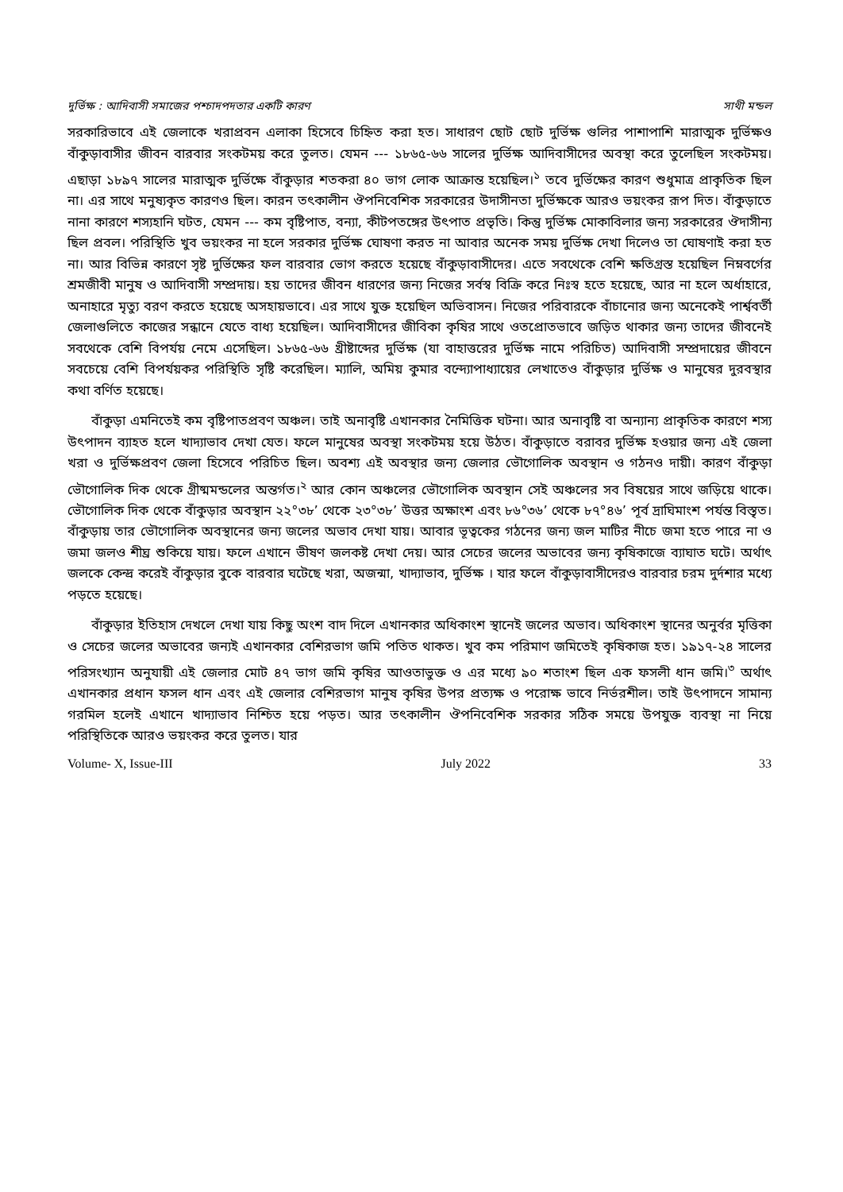দুর্ভিক্ষ : আদিবাসী সমাজের পশ্চাদপদতার একটি কারণ সাথী মন্ডল
সরকারিভাবে এই জেলাকে খরাপ্রবন এলাকা হিসেবে চিহ্নিত করা হত। সাধারণ ছোট ছোট দুর্ভিক্ষ গুলির পাশাপাশি মারাত্মক দুর্ভিক্ষও বাঁকুড়াবাসীর জীবন বারবার সংকটময় করে তুলত। যেমন --- ১৮৬৫-৬৬ সালের দুর্ভিক্ষ আদিবাসীদের অবস্থা করে তুলেছিল সংকটময়। এছাড়া ১৮৯৭ সালের মারাত্মক দুর্ভিক্ষে বাঁকুড়ার শতকরা ৪০ ভাগ লোক আক্রান্ত হয়েছিল।<sup>১</sup> তবে দুর্ভিক্ষের কারণ শুধুমাত্র প্রাকৃতিক ছিল না। এর সাথে মনুষ্যকৃত কারণও ছিল। কারন তৎকালীন ঔপনিবেশিক সরকারের উদাসীনতা দুর্ভিক্ষকে আরও ভয়ংকর রূপ দিত। বাঁকুড়াতে নানা কারণে শস্যহানি ঘটত, যেমন --- কম বৃষ্টিপাত, বন্যা, কীটপতঙ্গের উৎপাত প্রভৃতি। কিন্তু দুর্ভিক্ষ মোকাবিলার জন্য সরকারের ঔদাসীন্য ছিল প্রবল। পরিস্থিতি খুব ভয়ংকর না হলে সরকার দুর্ভিক্ষ ঘোষণা করত না আবার অনেক সময় দুর্ভিক্ষ দেখা দিলেও তা ঘোষণাই করা হত না। আর বিভিন্ন কারণে সৃষ্ট দুর্ভিক্ষের ফল বারবার ভোগ করতে হয়েছে বাঁকুড়াবাসীদের। এতে সবথেকে বেশি ক্ষতিগ্রস্ত হয়েছিল নিম্নবর্গের শ্রমজীবী মানুষ ও আদিবাসী সম্প্রদায়। হয় তাদের জীবন ধারণের জন্য নিজের সর্বস্ব বিক্রি করে নিঃস্ব হতে হয়েছে, আর না হলে অর্ধাহারে, অনাহারে মৃত্যু বরণ করতে হয়েছে অসহায়ভাবে। এর সাথে যুক্ত হয়েছিল অভিবাসন। নিজের পরিবারকে বাঁচানোর জন্য অনেকেই পার্শ্ববর্তী জেলাগুলিতে কাজের সন্ধানে যেতে বাধ্য হয়েছিল। আদিবাসীদের জীবিকা কৃষির সাথে ওতপ্রোতভাবে জড়িত থাকার জন্য তাদের জীবনেই সবথেকে বেশি বিপর্যয় নেমে এসেছিল। ১৮৬৫-৬৬ খ্রীষ্টাব্দের দুর্ভিক্ষ (যা বাহাত্তরের দুর্ভিক্ষ নামে পরিচিত) আদিবাসী সম্প্রদায়ের জীবনে সবচেয়ে বেশি বিপর্যয়কর পরিস্থিতি সৃষ্টি করেছিল। ম্যালি, অমিয় কুমার বন্দ্যোপাধ্যায়ের লেখাতেও বাঁকুড়ার দুর্ভিক্ষ ও মানুষের দুরবস্থার কথা বর্ণিত হয়েছে।
বাঁকুড়া এমনিতেই কম বৃষ্টিপাতপ্রবণ অঞ্চল। তাই অনাবৃষ্টি এখানকার নৈমিত্তিক ঘটনা। আর অনাবৃষ্টি বা অন্যান্য প্রাকৃতিক কারণে শস্য উৎপাদন ব্যাহত হলে খাদ্যাভাব দেখা যেত। ফলে মানুষের অবস্থা সংকটময় হয়ে উঠত। বাঁকুড়াতে বরাবর দুর্ভিক্ষ হওয়ার জন্য এই জেলা খরা ও দুর্ভিক্ষপ্রবণ জেলা হিসেবে পরিচিত ছিল। অবশ্য এই অবস্থার জন্য জেলার ভৌগোলিক অবস্থান ও গঠনও দায়ী। কারণ বাঁকুড়া ভৌগোলিক দিক থেকে গ্রীষ্মমন্ডলের অন্তর্গত।<sup>২</sup> আর কোন অঞ্চলের ভৌগোলিক অবস্থান সেই অঞ্চলের সব বিষয়ের সাথে জড়িয়ে থাকে। ভৌগোলিক দিক থেকে বাঁকুড়ার অবস্থান ২২°৩৮’ থেকে ২৩°৩৮’ উত্তর অক্ষাংশ এবং ৮৬°৩৬’ থেকে ৮৭°৪৬’ পূর্ব দ্রাঘিমাংশ পর্যন্ত বিস্তৃত। বাঁকুড়ায় তার ভৌগোলিক অবস্থানের জন্য জলের অভাব দেখা যায়। আবার ভূত্বকের গঠনের জন্য জল মাটির নীচে জমা হতে পারে না ও জমা জলও শীঘ্র শুকিয়ে যায়। ফলে এখানে ভীষণ জলকষ্ট দেখা দেয়। আর সেচের জলের অভাবের জন্য কৃষিকাজে ব্যাঘাত ঘটে। অর্থাৎ জলকে কেন্দ্র করেই বাঁকুড়ার বুকে বারবার ঘটেছে খরা, অজন্মা, খাদ্যাভাব, দুর্ভিক্ষ । যার ফলে বাঁকুড়াবাসীদেরও বারবার চরম দুর্দশার মধ্যে পড়তে হয়েছে।
বাঁকুড়ার ইতিহাস দেখলে দেখা যায় কিছু অংশ বাদ দিলে এখানকার অধিকাংশ স্থানেই জলের অভাব। অধিকাংশ স্থানের অনুর্বর মৃত্তিকা ও সেচের জলের অভাবের জন্যই এখানকার বেশিরভাগ জমি পতিত থাকত। খুব কম পরিমাণ জমিতেই কৃষিকাজ হত। ১৯১৭-২৪ সালের পরিসংখ্যান অনুযায়ী এই জেলার মোট ৪৭ ভাগ জমি কৃষির আওতাভুক্ত ও এর মধ্যে ৯০ শতাংশ ছিল এক ফসলী ধান জমি।<sup>৩</sup> অর্থাৎ এখানকার প্রধান ফসল ধান এবং এই জেলার বেশিরভাগ মানুষ কৃষির উপর প্রত্যক্ষ ও পরোক্ষ ভাবে নির্ভরশীল। তাই উৎপাদনে সামান্য গরমিল হলেই এখানে খাদ্যাভাব নিশ্চিত হয়ে পড়ত। আর তৎকালীন ঔপনিবেশিক সরকার সঠিক সময়ে উপযুক্ত ব্যবস্থা না নিয়ে পরিস্থিতিকে আরও ভয়ংকর করে তুলত। যার
Volume- X, Issue-III July 2022 33